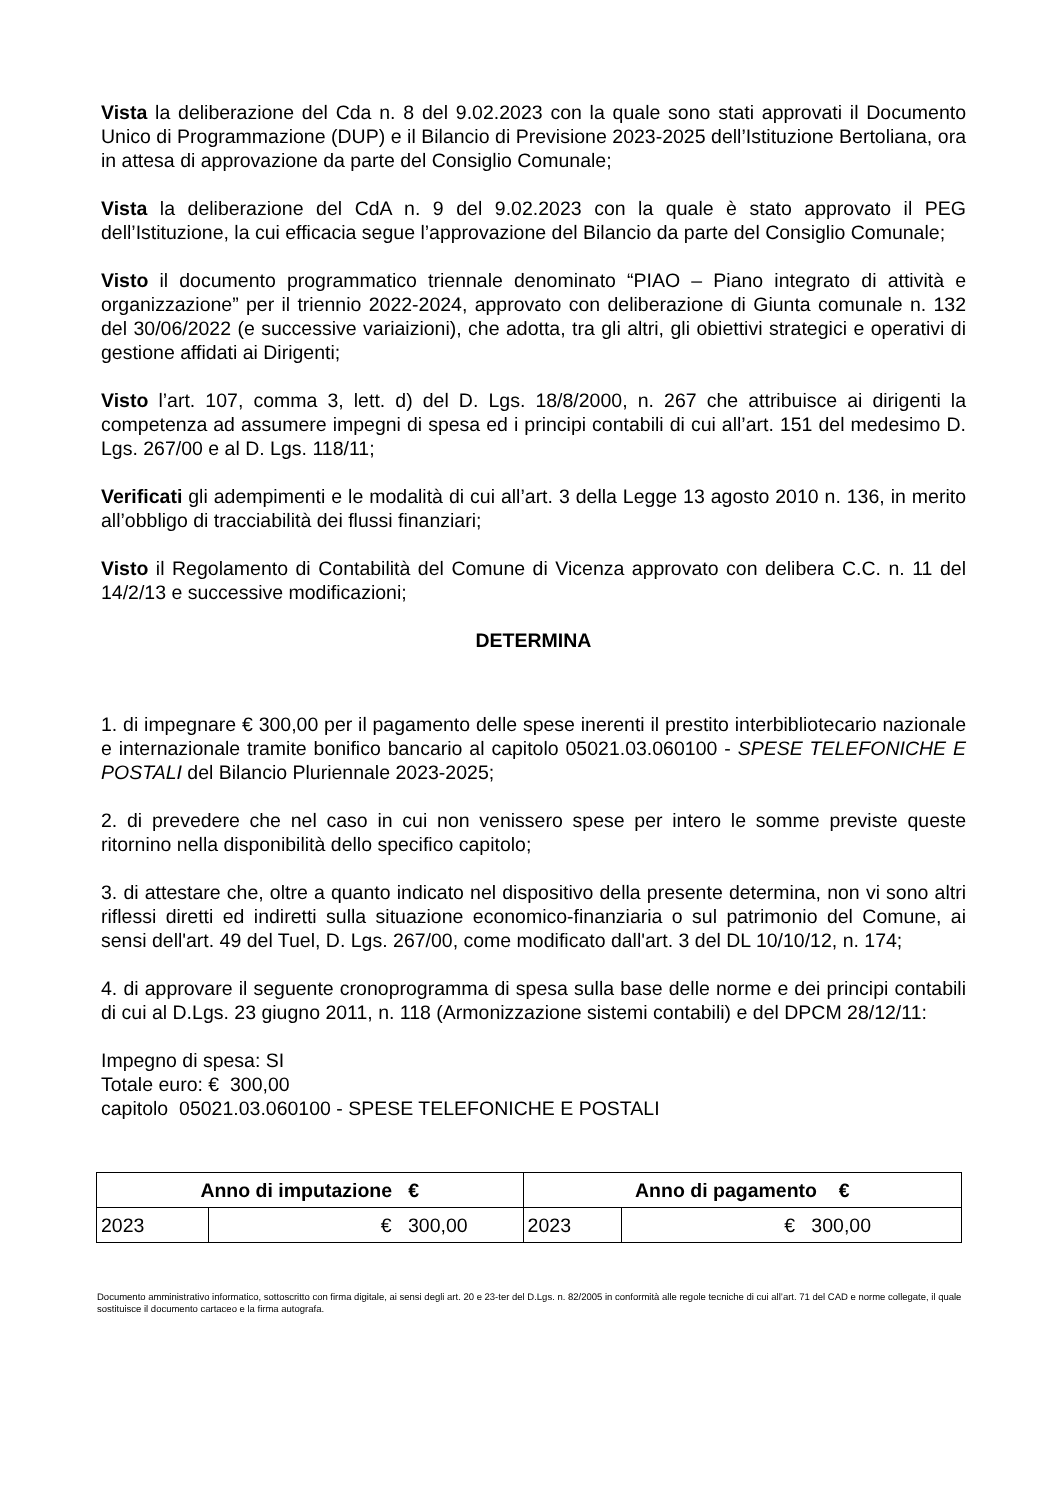Vista la deliberazione del Cda n. 8 del 9.02.2023 con la quale sono stati approvati il Documento Unico di Programmazione (DUP) e il Bilancio di Previsione 2023-2025 dell’Istituzione Bertoliana, ora in attesa di approvazione da parte del Consiglio Comunale;
Vista la deliberazione del CdA n. 9 del 9.02.2023 con la quale è stato approvato il PEG dell’Istituzione, la cui efficacia segue l’approvazione del Bilancio da parte del Consiglio Comunale;
Visto il documento programmatico triennale denominato “PIAO – Piano integrato di attività e organizzazione” per il triennio 2022-2024, approvato con deliberazione di Giunta comunale n. 132 del 30/06/2022 (e successive variaizioni), che adotta, tra gli altri, gli obiettivi strategici e operativi di gestione affidati ai Dirigenti;
Visto l’art. 107, comma 3, lett. d) del D. Lgs. 18/8/2000, n. 267 che attribuisce ai dirigenti la competenza ad assumere impegni di spesa ed i principi contabili di cui all’art. 151 del medesimo D. Lgs. 267/00 e al D. Lgs. 118/11;
Verificati gli adempimenti e le modalità di cui all’art. 3 della Legge 13 agosto 2010 n. 136, in merito all’obbligo di tracciabilità dei flussi finanziari;
Visto il Regolamento di Contabilità del Comune di Vicenza approvato con delibera C.C. n. 11 del 14/2/13 e successive modificazioni;
DETERMINA
1. di impegnare € 300,00 per il pagamento delle spese inerenti il prestito interbibliotecario nazionale e internazionale tramite bonifico bancario al capitolo 05021.03.060100 - SPESE TELEFONICHE E POSTALI del Bilancio Pluriennale 2023-2025;
2. di prevedere che nel caso in cui non venissero spese per intero le somme previste queste ritornino nella disponibilità dello specifico capitolo;
3. di attestare che, oltre a quanto indicato nel dispositivo della presente determina, non vi sono altri riflessi diretti ed indiretti sulla situazione economico-finanziaria o sul patrimonio del Comune, ai sensi dell'art. 49 del Tuel, D. Lgs. 267/00, come modificato dall'art. 3 del DL 10/10/12, n. 174;
4. di approvare il seguente cronoprogramma di spesa sulla base delle norme e dei principi contabili di cui al D.Lgs. 23 giugno 2011, n. 118 (Armonizzazione sistemi contabili) e del DPCM 28/12/11:
Impegno di spesa: SI
Totale euro: € 300,00
capitolo 05021.03.060100 - SPESE TELEFONICHE E POSTALI
| Anno di imputazione € | | Anno di pagamento € | |
| --- | --- | --- | --- |
| 2023 | € 300,00 | 2023 | € 300,00 |
Documento amministrativo informatico, sottoscritto con firma digitale, ai sensi degli art. 20 e 23-ter del D.Lgs. n. 82/2005 in conformità alle regole tecniche di cui all’art. 71 del CAD e norme collegate, il quale sostituisce il documento cartaceo e la firma autografa.